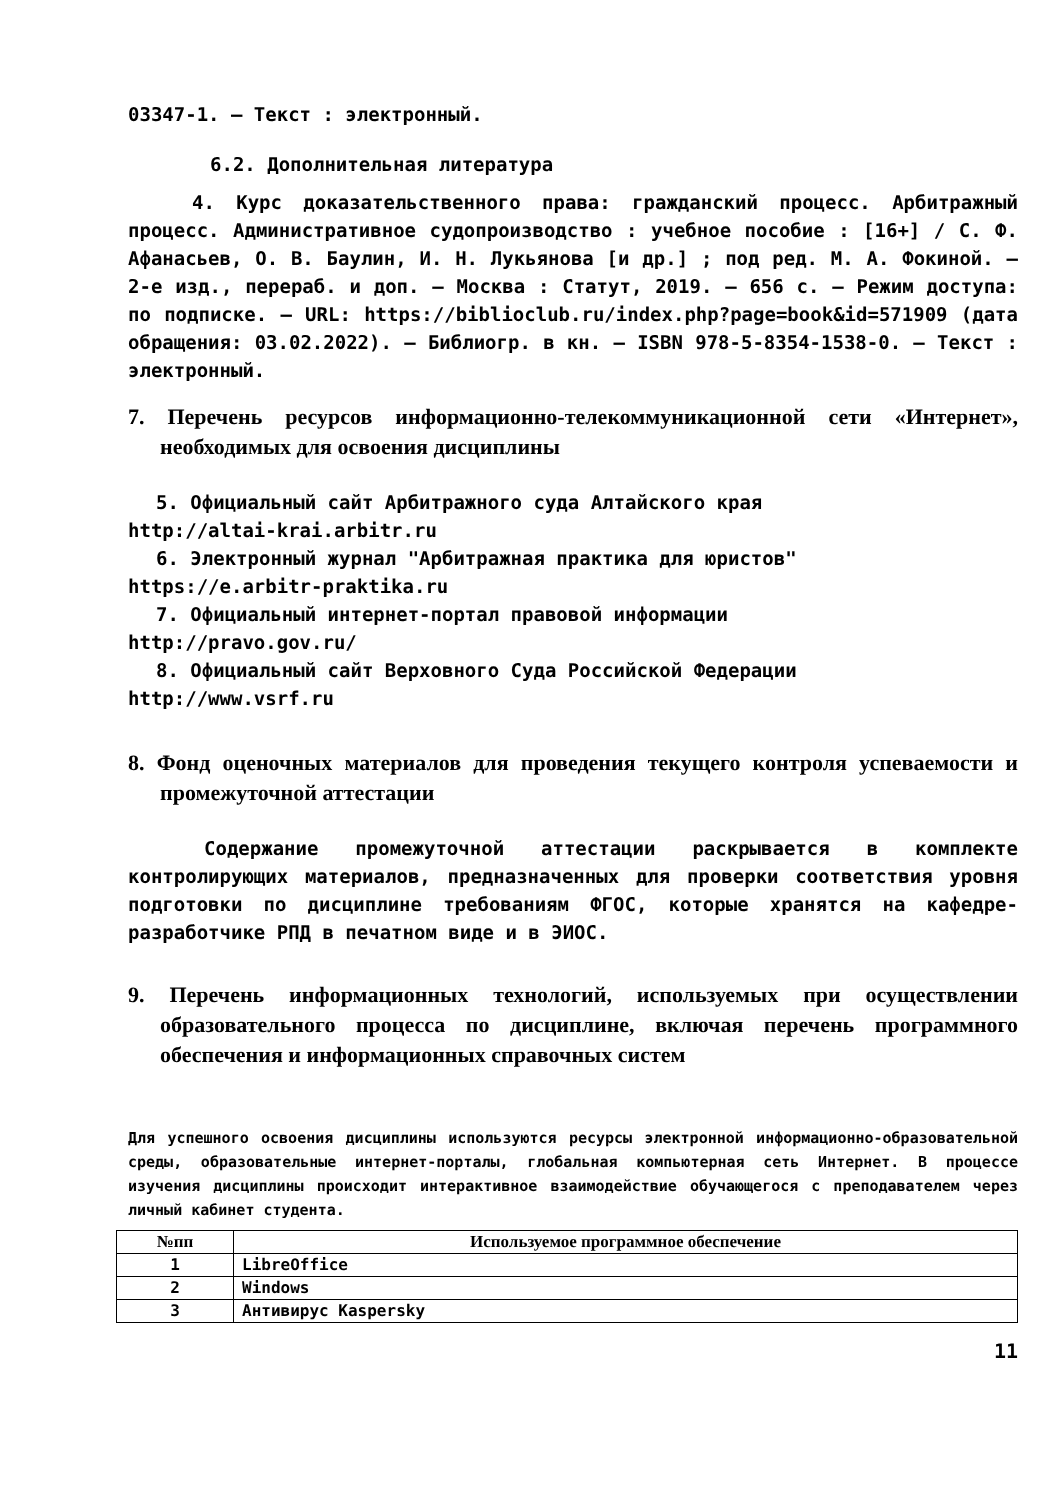03347-1. – Текст : электронный.
6.2. Дополнительная литература
4. Курс доказательственного права: гражданский процесс. Арбитражный процесс. Административное судопроизводство : учебное пособие : [16+] / С. Ф. Афанасьев, О. В. Баулин, И. Н. Лукьянова [и др.] ; под ред. М. А. Фокиной. – 2-е изд., перераб. и доп. – Москва : Статут, 2019. – 656 с. – Режим доступа: по подписке. – URL: https://biblioclub.ru/index.php?page=book&id=571909 (дата обращения: 03.02.2022). – Библиогр. в кн. – ISBN 978-5-8354-1538-0. – Текст : электронный.
7. Перечень ресурсов информационно-телекоммуникационной сети «Интернет», необходимых для освоения дисциплины
5. Официальный сайт Арбитражного суда Алтайского края
http://altai-krai.arbitr.ru
6. Электронный журнал "Арбитражная практика для юристов"
https://e.arbitr-praktika.ru
7. Официальный интернет-портал правовой информации
http://pravo.gov.ru/
8. Официальный сайт Верховного Суда Российской Федерации
http://www.vsrf.ru
8. Фонд оценочных материалов для проведения текущего контроля успеваемости и промежуточной аттестации
Содержание промежуточной аттестации раскрывается в комплекте контролирующих материалов, предназначенных для проверки соответствия уровня подготовки по дисциплине требованиям ФГОС, которые хранятся на кафедре-разработчике РПД в печатном виде и в ЭИОС.
9. Перечень информационных технологий, используемых при осуществлении образовательного процесса по дисциплине, включая перечень программного обеспечения и информационных справочных систем
Для успешного освоения дисциплины используются ресурсы электронной информационно-образовательной среды, образовательные интернет-порталы, глобальная компьютерная сеть Интернет. В процессе изучения дисциплины происходит интерактивное взаимодействие обучающегося с преподавателем через личный кабинет студента.
| №пп | Используемое программное обеспечение |
| --- | --- |
| 1 | LibreOffice |
| 2 | Windows |
| 3 | Антивирус Kaspersky |
11